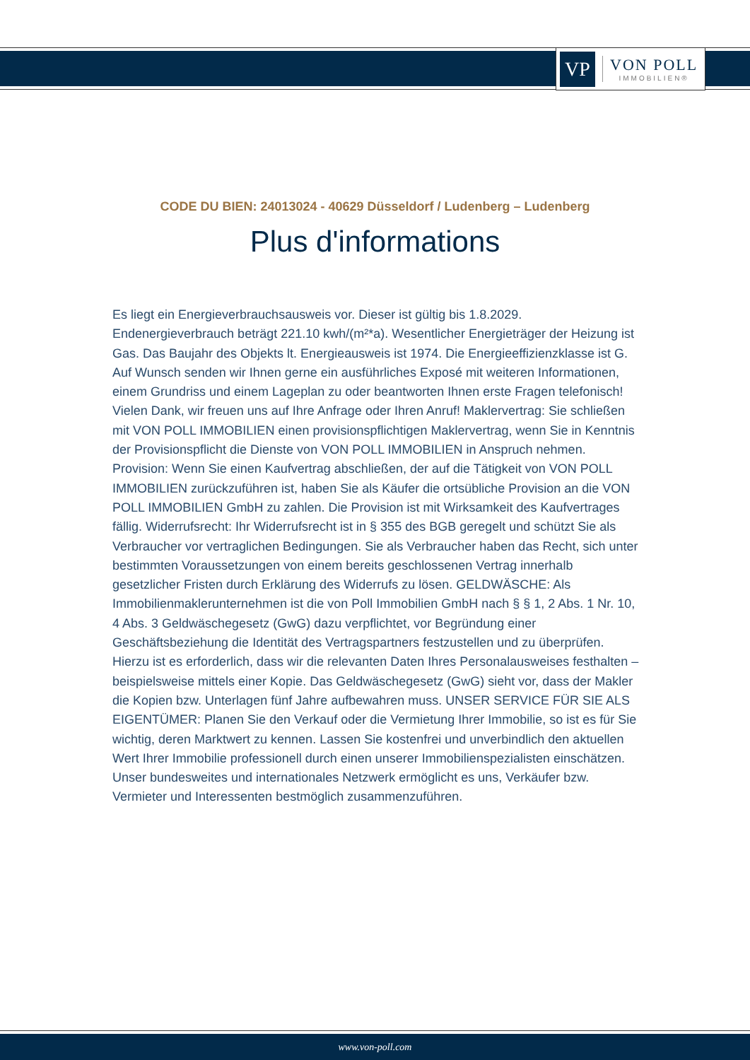VP
VON POLL
IMMOBILIEN®
CODE DU BIEN: 24013024 - 40629 Düsseldorf / Ludenberg – Ludenberg
Plus d'informations
Es liegt ein Energieverbrauchsausweis vor. Dieser ist gültig bis 1.8.2029. Endenergieverbrauch beträgt 221.10 kwh/(m²*a). Wesentlicher Energieträger der Heizung ist Gas. Das Baujahr des Objekts lt. Energieausweis ist 1974. Die Energieeffizienzklasse ist G. Auf Wunsch senden wir Ihnen gerne ein ausführliches Exposé mit weiteren Informationen, einem Grundriss und einem Lageplan zu oder beantworten Ihnen erste Fragen telefonisch! Vielen Dank, wir freuen uns auf Ihre Anfrage oder Ihren Anruf! Maklervertrag: Sie schließen mit VON POLL IMMOBILIEN einen provisionspflichtigen Maklervertrag, wenn Sie in Kenntnis der Provisionspflicht die Dienste von VON POLL IMMOBILIEN in Anspruch nehmen. Provision: Wenn Sie einen Kaufvertrag abschließen, der auf die Tätigkeit von VON POLL IMMOBILIEN zurückzuführen ist, haben Sie als Käufer die ortsübliche Provision an die VON POLL IMMOBILIEN GmbH zu zahlen. Die Provision ist mit Wirksamkeit des Kaufvertrages fällig. Widerrufsrecht: Ihr Widerrufsrecht ist in § 355 des BGB geregelt und schützt Sie als Verbraucher vor vertraglichen Bedingungen. Sie als Verbraucher haben das Recht, sich unter bestimmten Voraussetzungen von einem bereits geschlossenen Vertrag innerhalb gesetzlicher Fristen durch Erklärung des Widerrufs zu lösen. GELDWÄSCHE: Als Immobilienmaklerunternehmen ist die von Poll Immobilien GmbH nach § § 1, 2 Abs. 1 Nr. 10, 4 Abs. 3 Geldwäschegesetz (GwG) dazu verpflichtet, vor Begründung einer Geschäftsbeziehung die Identität des Vertragspartners festzustellen und zu überprüfen. Hierzu ist es erforderlich, dass wir die relevanten Daten Ihres Personalausweises festhalten – beispielsweise mittels einer Kopie. Das Geldwäschegesetz (GwG) sieht vor, dass der Makler die Kopien bzw. Unterlagen fünf Jahre aufbewahren muss. UNSER SERVICE FÜR SIE ALS EIGENTÜMER: Planen Sie den Verkauf oder die Vermietung Ihrer Immobilie, so ist es für Sie wichtig, deren Marktwert zu kennen. Lassen Sie kostenfrei und unverbindlich den aktuellen Wert Ihrer Immobilie professionell durch einen unserer Immobilienspezialisten einschätzen. Unser bundesweites und internationales Netzwerk ermöglicht es uns, Verkäufer bzw. Vermieter und Interessenten bestmöglich zusammenzuführen.
www.von-poll.com